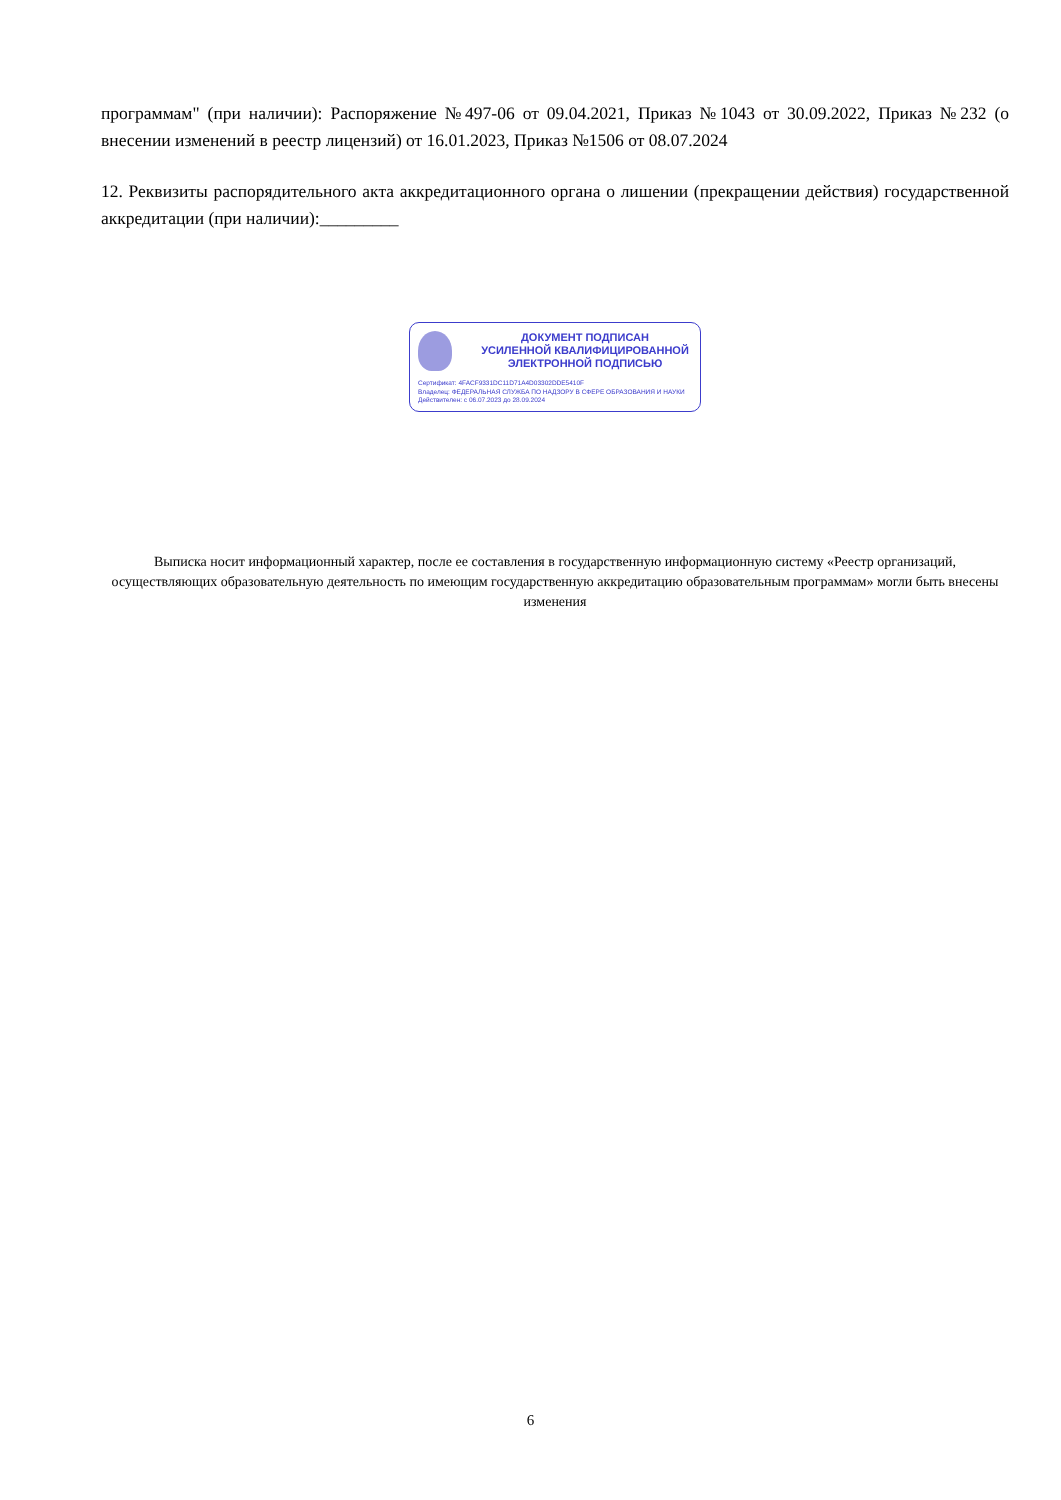программам" (при наличии): Распоряжение №497-06 от 09.04.2021, Приказ №1043 от 30.09.2022, Приказ №232 (о внесении изменений в реестр лицензий) от 16.01.2023, Приказ №1506 от 08.07.2024
12. Реквизиты распорядительного акта аккредитационного органа о лишении (прекращении действия) государственной аккредитации (при наличии):_________
ДОКУМЕНТ ПОДПИСАН
УСИЛЕННОЙ КВАЛИФИЦИРОВАННОЙ
ЭЛЕКТРОННОЙ ПОДПИСЬЮ
Сертификат: 4FACF9331DC11D71A4D03302DDE5410F
Владелец: ФЕДЕРАЛЬНАЯ СЛУЖБА ПО НАДЗОРУ В СФЕРЕ ОБРАЗОВАНИЯ И НАУКИ
Действителен: с 06.07.2023 до 28.09.2024
Выписка носит информационный характер, после ее составления в государственную информационную систему «Реестр организаций, осуществляющих образовательную деятельность по имеющим государственную аккредитацию образовательным программам» могли быть внесены изменения
6